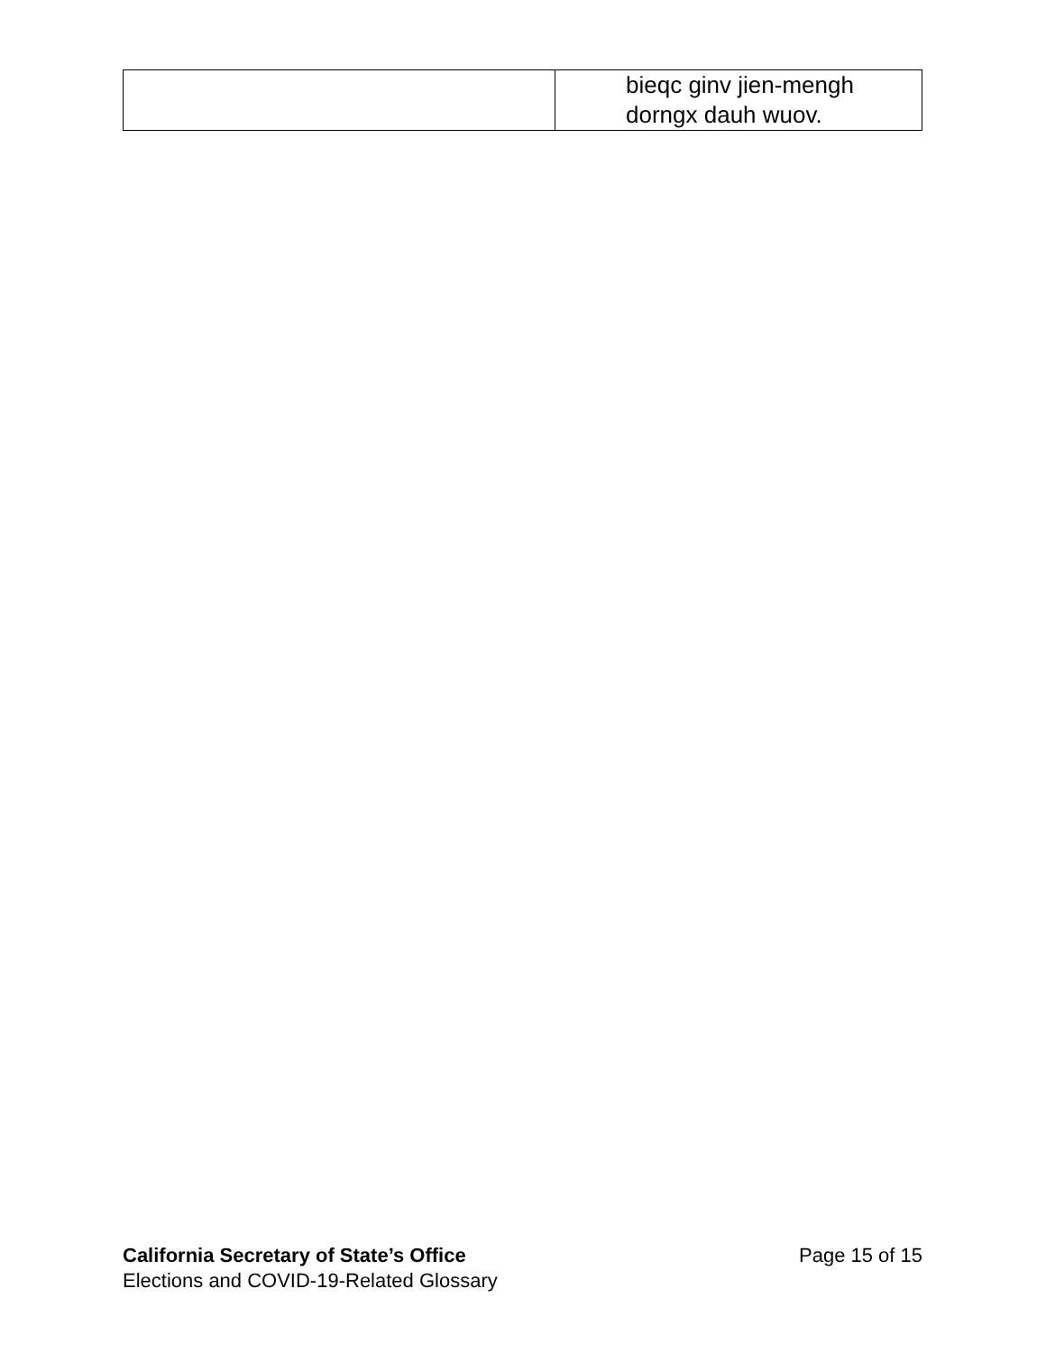| | bieqc ginv jien-mengh dorngx dauh wuov. |
California Secretary of State’s Office Page 15 of 15
Elections and COVID-19-Related Glossary